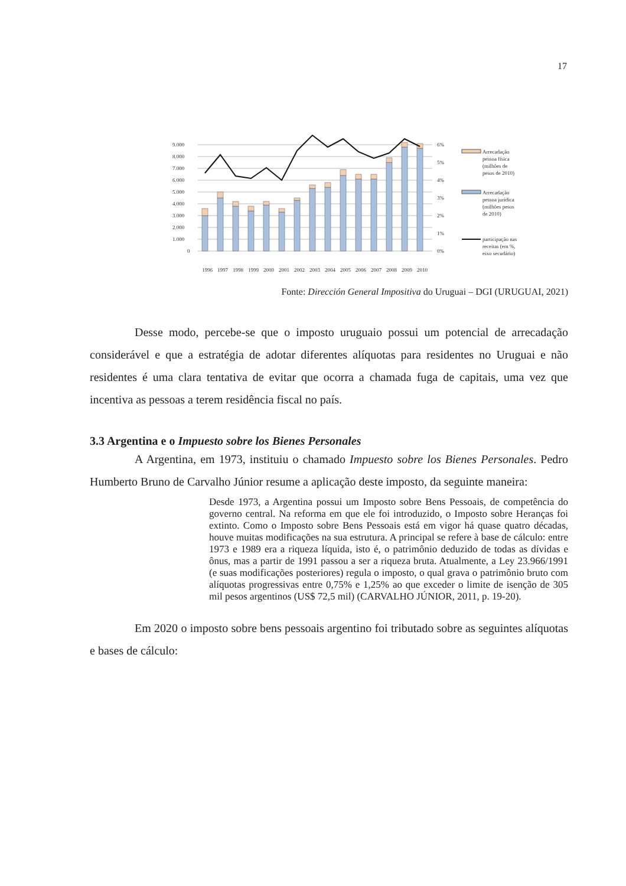17
9.000
8.000
7.000
6.000
5.000
4.000
3.000
2.000
1.000
0
6%
5%
4%
3%
2%
1%
0%
1996
1997
1998
1999
2000
2001
2002
2003
2004
2005
2006
2007
2008
2009
2010
Arrecadação
pessoa física
(milhões de
pesos de 2010)
Arrecadação
pessoa jurídica
(milhões pesos
de 2010)
participação nas
receitas (em %,
eixo secudário)
Fonte: Dirección General Impositiva do Uruguai – DGI (URUGUAI, 2021)
Desse modo, percebe-se que o imposto uruguaio possui um potencial de arrecadação considerável e que a estratégia de adotar diferentes alíquotas para residentes no Uruguai e não residentes é uma clara tentativa de evitar que ocorra a chamada fuga de capitais, uma vez que incentiva as pessoas a terem residência fiscal no país.
3.3 Argentina e o Impuesto sobre los Bienes Personales
A Argentina, em 1973, instituiu o chamado Impuesto sobre los Bienes Personales. Pedro Humberto Bruno de Carvalho Júnior resume a aplicação deste imposto, da seguinte maneira:
Desde 1973, a Argentina possui um Imposto sobre Bens Pessoais, de competência do governo central. Na reforma em que ele foi introduzido, o Imposto sobre Heranças foi extinto. Como o Imposto sobre Bens Pessoais está em vigor há quase quatro décadas, houve muitas modificações na sua estrutura. A principal se refere à base de cálculo: entre 1973 e 1989 era a riqueza líquida, isto é, o patrimônio deduzido de todas as dívidas e ônus, mas a partir de 1991 passou a ser a riqueza bruta. Atualmente, a Ley 23.966/1991 (e suas modificações posteriores) regula o imposto, o qual grava o patrimônio bruto com alíquotas progressivas entre 0,75% e 1,25% ao que exceder o limite de isenção de 305 mil pesos argentinos (US$ 72,5 mil) (CARVALHO JÚNIOR, 2011, p. 19-20).
Em 2020 o imposto sobre bens pessoais argentino foi tributado sobre as seguintes alíquotas e bases de cálculo: